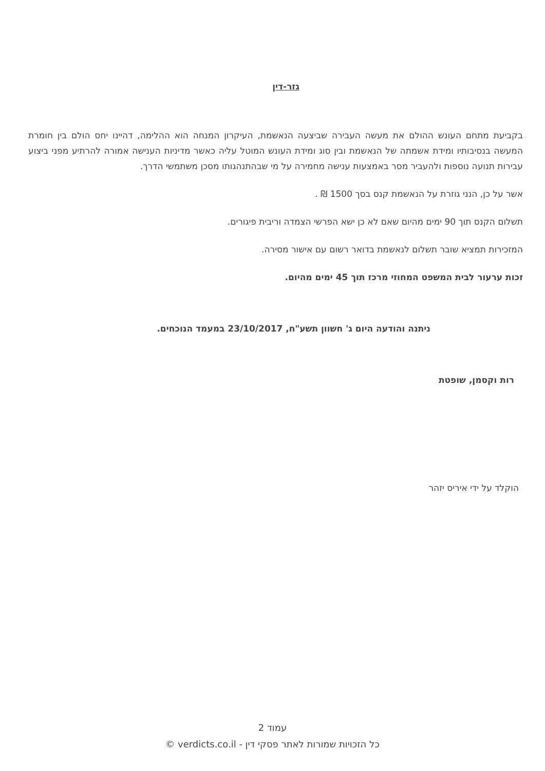גזר-דין
בקביעת מתחם העונש ההולם את מעשה העבירה שביצעה הנאשמת, העיקרון המנחה הוא ההלימה, דהיינו יחס הולם בין חומרת המעשה בנסיבותיו ומידת אשמתה של הנאשמת ובין סוג ומידת העונש המוטל עליה כאשר מדיניות הענישה אמורה להרתיע מפני ביצוע עבירות תנועה נוספות ולהעביר מסר באמצעות ענישה מחמירה על מי שבהתנהגותו מסכן משתמשי הדרך.
אשר על כן, הנני גוזרת על הנאשמת קנס בסך 1500 ₪ .
תשלום הקנס תוך 90 ימים מהיום שאם לא כן ישא הפרשי הצמדה וריבית פיגורים.
המזכירות תמציא שובר תשלום לנאשמת בדואר רשום עם אישור מסירה.
זכות ערעור לבית המשפט המחוזי מרכז תוך 45 ימים מהיום.
ניתנה והודעה היום ג' חשוון תשע"ח, 23/10/2017 במעמד הנוכחים.
רות וקסמן, שופטת
הוקלד על ידי איריס יזהר
עמוד 2
כל הזכויות שמורות לאתר פסקי דין - verdicts.co.il ©